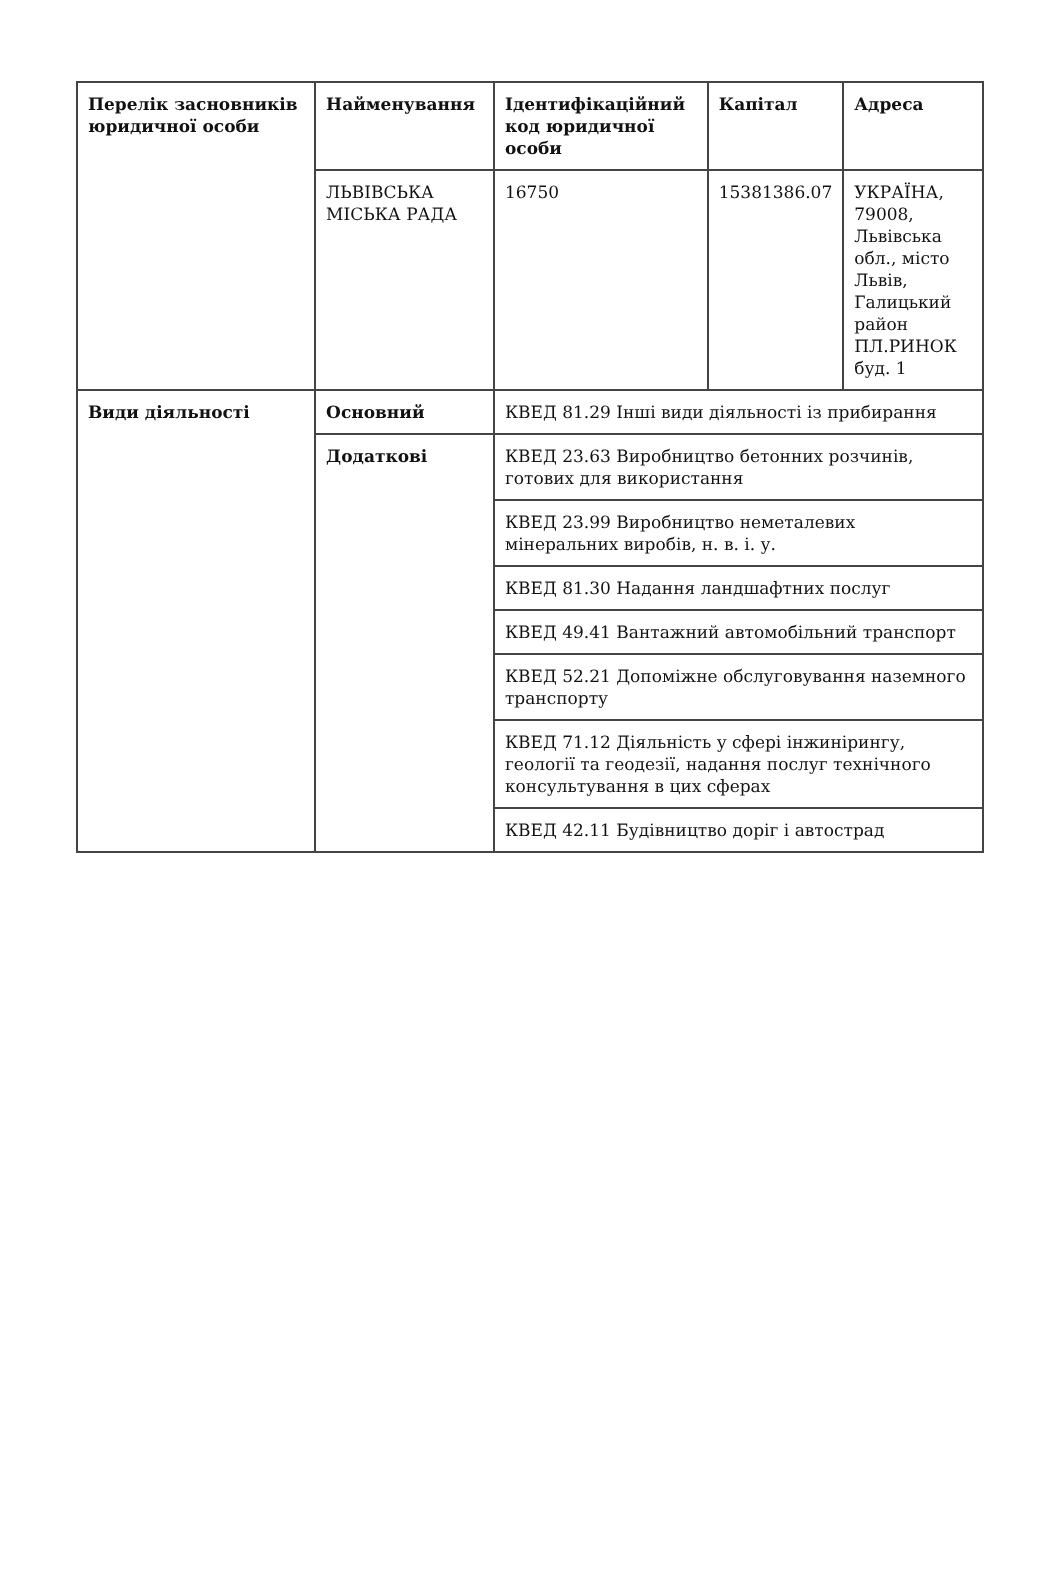| Перелік засновників юридичної особи | Найменування | Ідентифікаційний код юридичної особи | Капітал | Адреса |
| --- | --- | --- | --- | --- |
| | ЛЬВІВСЬКА МІСЬКА РАДА | 16750 | 15381386.07 | УКРАЇНА, 79008, Львівська обл., місто Львів, Галицький район ПЛ.РИНОК буд. 1 |
| Види діяльності | Основний | КВЕД 81.29 Інші види діяльності із прибирання | | |
| | Додаткові | КВЕД 23.63 Виробництво бетонних розчинів, готових для використання | | |
| | | КВЕД 23.99 Виробництво неметалевих мінеральних виробів, н. в. і. у. | | |
| | | КВЕД 81.30 Надання ландшафтних послуг | | |
| | | КВЕД 49.41 Вантажний автомобільний транспорт | | |
| | | КВЕД 52.21 Допоміжне обслуговування наземного транспорту | | |
| | | КВЕД 71.12 Діяльність у сфері інжинірингу, геології та геодезії, надання послуг технічного консультування в цих сферах | | |
| | | КВЕД 42.11 Будівництво доріг і автострад | | |